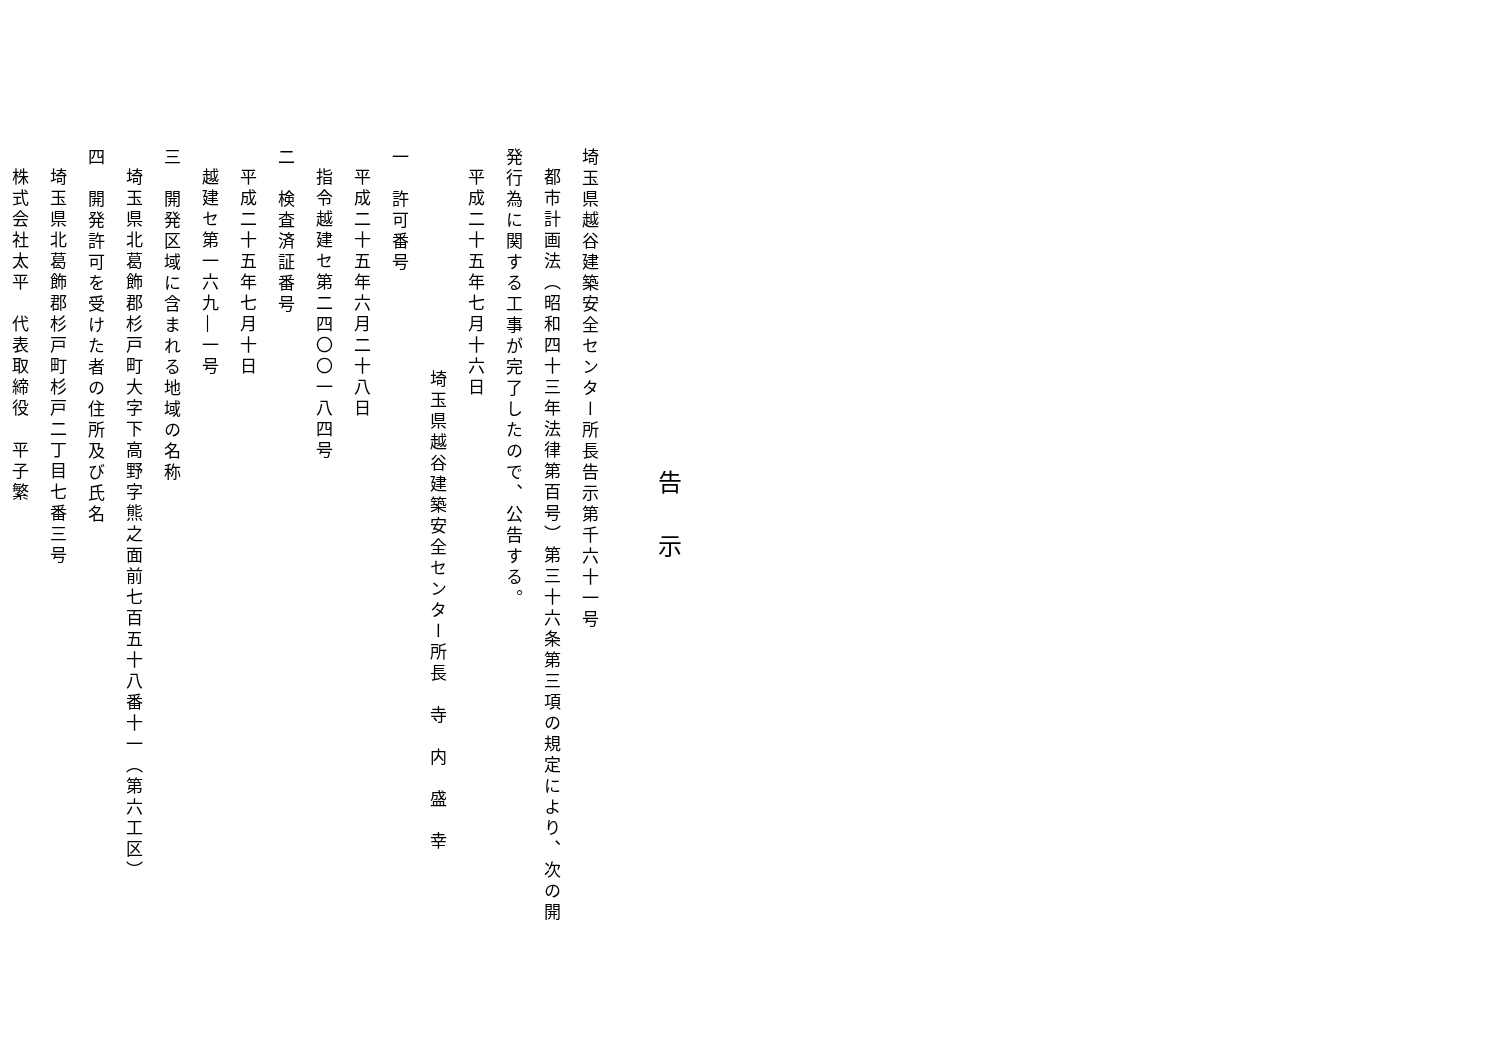告示
埼玉県越谷建築安全センター所長告示第千六十一号
都市計画法（昭和四十三年法律第百号）第三十六条第三項の規定により、次の開
発行為に関する工事が完了したので、公告する。
平成二十五年七月十六日
埼玉県越谷建築安全センター所長　寺　内　盛　幸
一　許可番号
平成二十五年六月二十八日
指令越建セ第二四〇〇一八四号
二　検査済証番号
平成二十五年七月十日
越建セ第一六九―一号
三　開発区域に含まれる地域の名称
埼玉県北葛飾郡杉戸町大字下高野字熊之面前七百五十八番十一（第六工区）
四　開発許可を受けた者の住所及び氏名
埼玉県北葛飾郡杉戸町杉戸二丁目七番三号
株式会社太平　代表取締役　平子繁